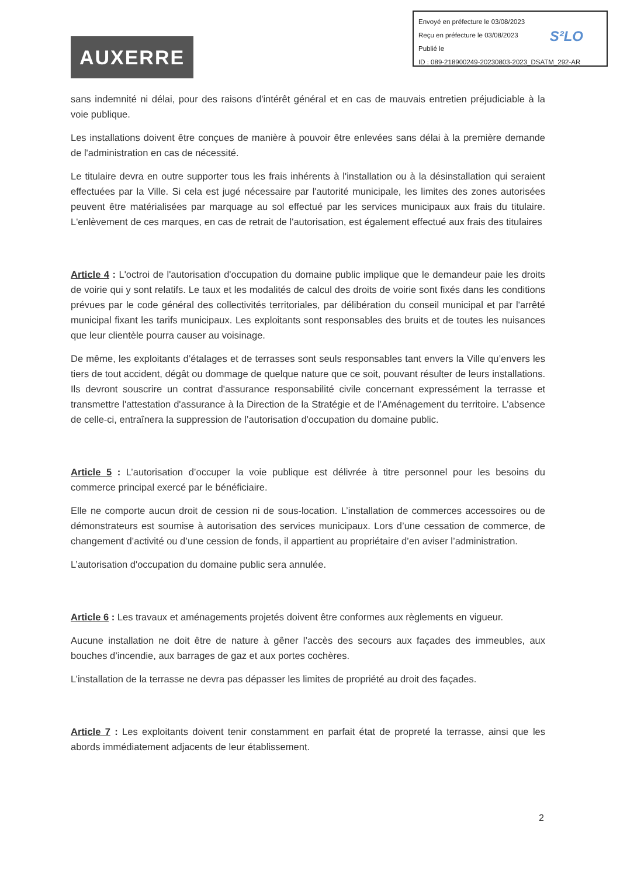Envoyé en préfecture le 03/08/2023
Reçu en préfecture le 03/08/2023
Publié le
ID : 089-218900249-20230803-2023_DSATM_292-AR
S²LO
AUXERRE
sans indemnité ni délai, pour des raisons d'intérêt général et en cas de mauvais entretien préjudiciable à la voie publique.
Les installations doivent être conçues de manière à pouvoir être enlevées sans délai à la première demande de l'administration en cas de nécessité.
Le titulaire devra en outre supporter tous les frais inhérents à l'installation ou à la désinstallation qui seraient effectuées par la Ville. Si cela est jugé nécessaire par l'autorité municipale, les limites des zones autorisées peuvent être matérialisées par marquage au sol effectué par les services municipaux aux frais du titulaire. L'enlèvement de ces marques, en cas de retrait de l'autorisation, est également effectué aux frais des titulaires
Article 4 : L'octroi de l'autorisation d'occupation du domaine public implique que le demandeur paie les droits de voirie qui y sont relatifs. Le taux et les modalités de calcul des droits de voirie sont fixés dans les conditions prévues par le code général des collectivités territoriales, par délibération du conseil municipal et par l'arrêté municipal fixant les tarifs municipaux. Les exploitants sont responsables des bruits et de toutes les nuisances que leur clientèle pourra causer au voisinage.
De même, les exploitants d’étalages et de terrasses sont seuls responsables tant envers la Ville qu’envers les tiers de tout accident, dégât ou dommage de quelque nature que ce soit, pouvant résulter de leurs installations. Ils devront souscrire un contrat d'assurance responsabilité civile concernant expressément la terrasse et transmettre l'attestation d'assurance à la Direction de la Stratégie et de l’Aménagement du territoire. L’absence de celle-ci, entraînera la suppression de l’autorisation d'occupation du domaine public.
Article 5 : L’autorisation d’occuper la voie publique est délivrée à titre personnel pour les besoins du commerce principal exercé par le bénéficiaire.
Elle ne comporte aucun droit de cession ni de sous-location. L’installation de commerces accessoires ou de démonstrateurs est soumise à autorisation des services municipaux. Lors d’une cessation de commerce, de changement d’activité ou d’une cession de fonds, il appartient au propriétaire d’en aviser l’administration.
L’autorisation d'occupation du domaine public sera annulée.
Article 6 : Les travaux et aménagements projetés doivent être conformes aux règlements en vigueur.
Aucune installation ne doit être de nature à gêner l’accès des secours aux façades des immeubles, aux bouches d’incendie, aux barrages de gaz et aux portes cochères.
L’installation de la terrasse ne devra pas dépasser les limites de propriété au droit des façades.
Article 7 : Les exploitants doivent tenir constamment en parfait état de propreté la terrasse, ainsi que les abords immédiatement adjacents de leur établissement.
2